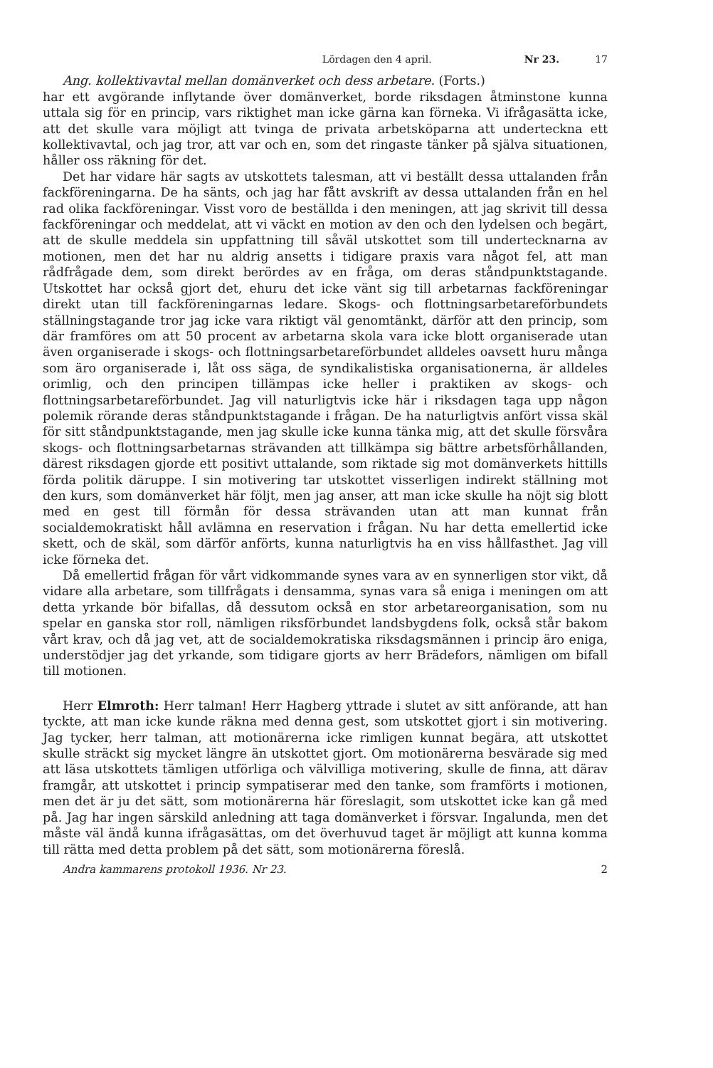Lördagen den 4 april. Nr 23. 17
Ang. kollektivavtal mellan domänverket och dess arbetare. (Forts.)
har ett avgörande inflytande över domänverket, borde riksdagen åtminstone kunna uttala sig för en princip, vars riktighet man icke gärna kan förneka. Vi ifrågasätta icke, att det skulle vara möjligt att tvinga de privata arbetsköparna att underteckna ett kollektivavtal, och jag tror, att var och en, som det ringaste tänker på själva situationen, håller oss räkning för det.
Det har vidare här sagts av utskottets talesman, att vi beställt dessa uttalanden från fackföreningarna. De ha sänts, och jag har fått avskrift av dessa uttalanden från en hel rad olika fackföreningar. Visst voro de beställda i den meningen, att jag skrivit till dessa fackföreningar och meddelat, att vi väckt en motion av den och den lydelsen och begärt, att de skulle meddela sin uppfattning till såväl utskottet som till undertecknarna av motionen, men det har nu aldrig ansetts i tidigare praxis vara något fel, att man rådfrågade dem, som direkt berördes av en fråga, om deras ståndpunktstagande. Utskottet har också gjort det, ehuru det icke vänt sig till arbetarnas fackföreningar direkt utan till fackföreningarnas ledare. Skogs- och flottningsarbetareförbundets ställningstagande tror jag icke vara riktigt väl genomtänkt, därför att den princip, som där framföres om att 50 procent av arbetarna skola vara icke blott organiserade utan även organiserade i skogs- och flottningsarbetareförbundet alldeles oavsett huru många som äro organiserade i, låt oss säga, de syndikalistiska organisationerna, är alldeles orimlig, och den principen tillämpas icke heller i praktiken av skogs- och flottningsarbetareförbundet. Jag vill naturligtvis icke här i riksdagen taga upp någon polemik rörande deras ståndpunktstagande i frågan. De ha naturligtvis anfört vissa skäl för sitt ståndpunktstagande, men jag skulle icke kunna tänka mig, att det skulle försvåra skogs- och flottningsarbetarnas strävanden att tillkämpa sig bättre arbetsförhållanden, därest riksdagen gjorde ett positivt uttalande, som riktade sig mot domänverkets hittills förda politik däruppe. I sin motivering tar utskottet visserligen indirekt ställning mot den kurs, som domänverket här följt, men jag anser, att man icke skulle ha nöjt sig blott med en gest till förmån för dessa strävanden utan att man kunnat från socialdemokratiskt håll avlämna en reservation i frågan. Nu har detta emellertid icke skett, och de skäl, som därför anförts, kunna naturligtvis ha en viss hållfasthet. Jag vill icke förneka det.
Då emellertid frågan för vårt vidkommande synes vara av en synnerligen stor vikt, då vidare alla arbetare, som tillfrågats i densamma, synas vara så eniga i meningen om att detta yrkande bör bifallas, då dessutom också en stor arbetareorganisation, som nu spelar en ganska stor roll, nämligen riksförbundet landsbygdens folk, också står bakom vårt krav, och då jag vet, att de socialdemokratiska riksdagsmännen i princip äro eniga, understödjer jag det yrkande, som tidigare gjorts av herr Brädefors, nämligen om bifall till motionen.
Herr Elmroth: Herr talman! Herr Hagberg yttrade i slutet av sitt anförande, att han tyckte, att man icke kunde räkna med denna gest, som utskottet gjort i sin motivering. Jag tycker, herr talman, att motionärerna icke rimligen kunnat begära, att utskottet skulle sträckt sig mycket längre än utskottet gjort. Om motionärerna besvärade sig med att läsa utskottets tämligen utförliga och välvilliga motivering, skulle de finna, att därav framgår, att utskottet i princip sympatiserar med den tanke, som framförts i motionen, men det är ju det sätt, som motionärerna här föreslagit, som utskottet icke kan gå med på. Jag har ingen särskild anledning att taga domänverket i försvar. Ingalunda, men det måste väl ändå kunna ifrågasättas, om det överhuvud taget är möjligt att kunna komma till rätta med detta problem på det sätt, som motionärerna föreslå.
Andra kammarens protokoll 1936. Nr 23. 2